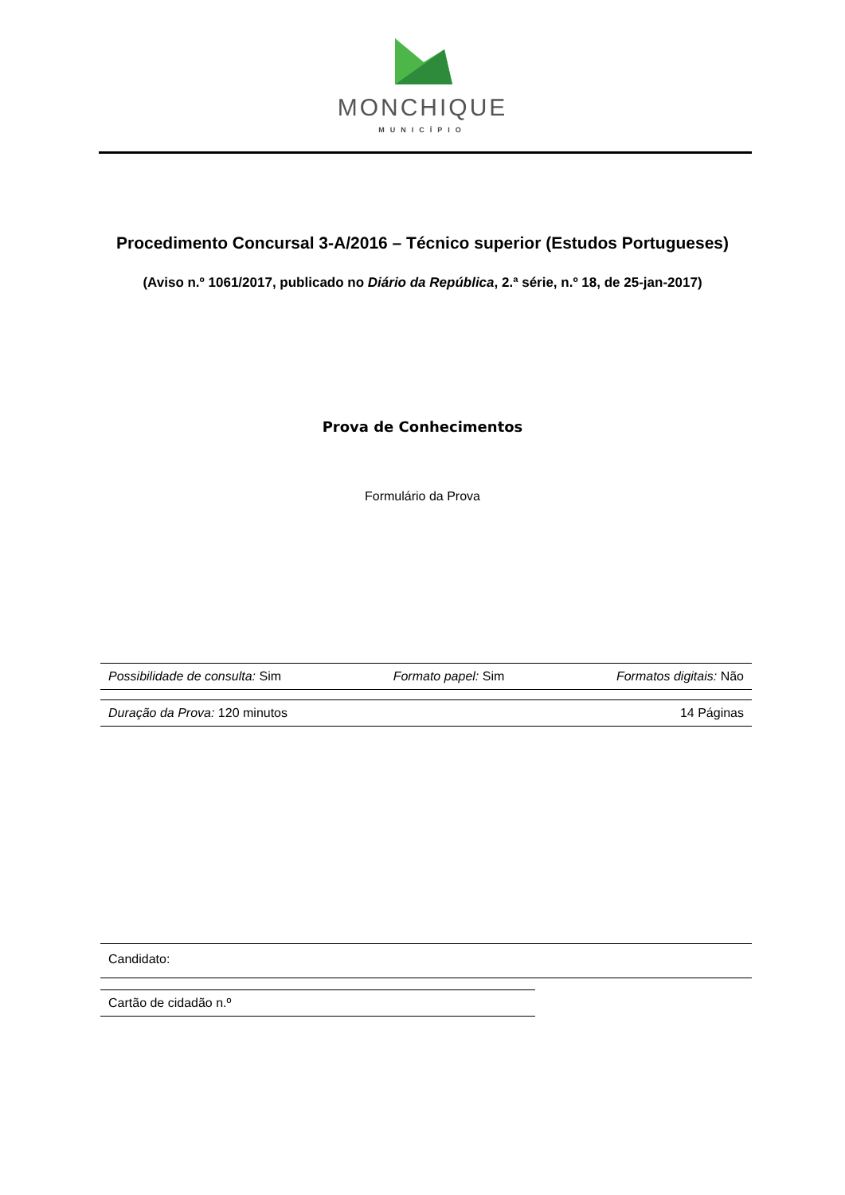MONCHIQUE
MUNICÍPIO
Procedimento Concursal 3-A/2016 – Técnico superior (Estudos Portugueses)
(Aviso n.º 1061/2017, publicado no Diário da República, 2.ª série, n.º 18, de 25-jan-2017)
Prova de Conhecimentos
Formulário da Prova
Possibilidade de consulta: Sim Formato papel: Sim Formatos digitais: Não
Duração da Prova: 120 minutos 14 Páginas
Candidato:
Cartão de cidadão n.º